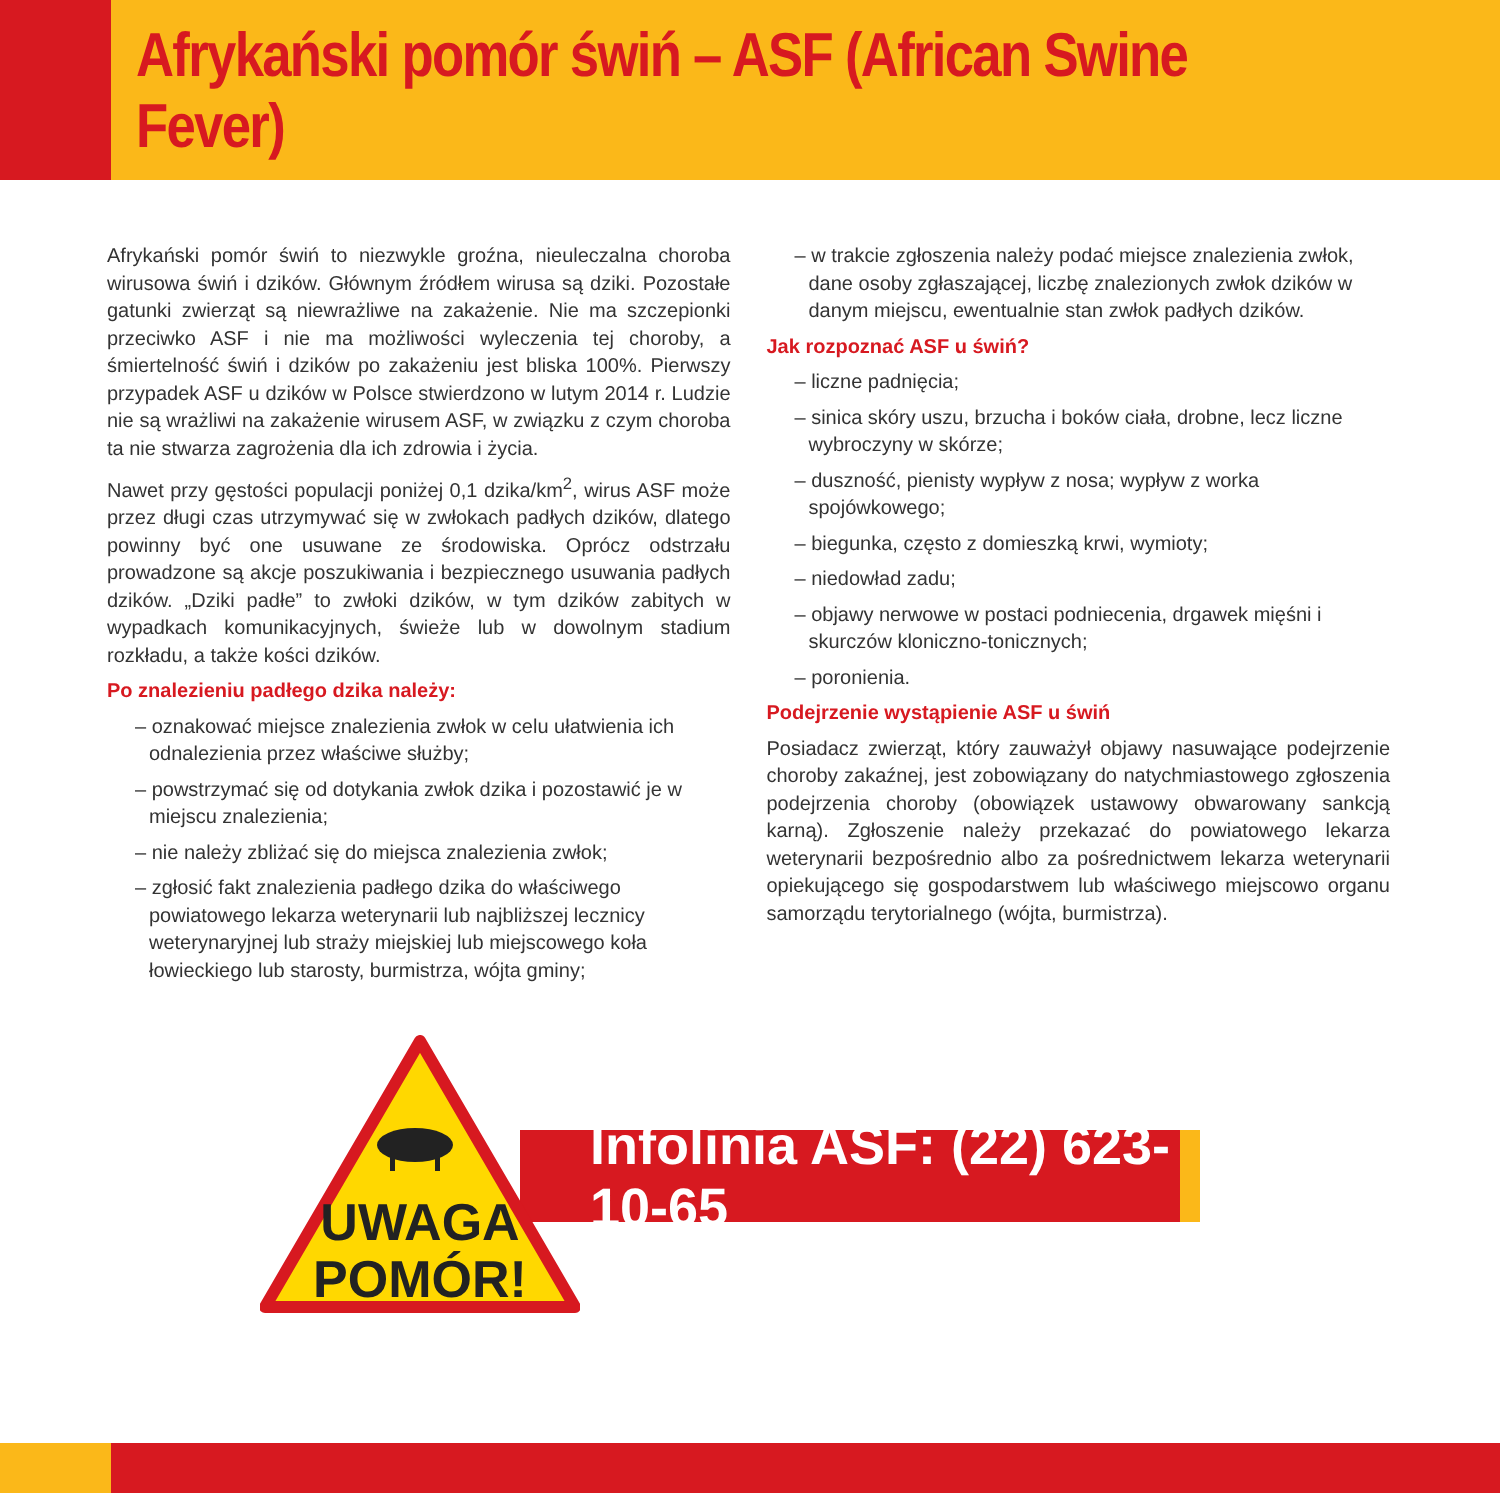Afrykański pomór świń – ASF (African Swine Fever)
Afrykański pomór świń to niezwykle groźna, nieuleczalna choroba wirusowa świń i dzików. Głównym źródłem wirusa są dziki. Pozostałe gatunki zwierząt są niewrażliwe na zakażenie. Nie ma szczepionki przeciwko ASF i nie ma możliwości wyleczenia tej choroby, a śmiertelność świń i dzików po zakażeniu jest bliska 100%. Pierwszy przypadek ASF u dzików w Polsce stwierdzono w lutym 2014 r. Ludzie nie są wrażliwi na zakażenie wirusem ASF, w związku z czym choroba ta nie stwarza zagrożenia dla ich zdrowia i życia.
Nawet przy gęstości populacji poniżej 0,1 dzika/km<sup>2</sup>, wirus ASF może przez długi czas utrzymywać się w zwłokach padłych dzików, dlatego powinny być one usuwane ze środowiska. Oprócz odstrzału prowadzone są akcje poszukiwania i bezpiecznego usuwania padłych dzików. „Dziki padłe” to zwłoki dzików, w tym dzików zabitych w wypadkach komunikacyjnych, świeże lub w dowolnym stadium rozkładu, a także kości dzików.
Po znalezieniu padłego dzika należy:
– oznakować miejsce znalezienia zwłok w celu ułatwienia ich odnalezienia przez właściwe służby;
– powstrzymać się od dotykania zwłok dzika i pozostawić je w miejscu znalezienia;
– nie należy zbliżać się do miejsca znalezienia zwłok;
– zgłosić fakt znalezienia padłego dzika do właściwego powiatowego lekarza weterynarii lub najbliższej lecznicy weterynaryjnej lub straży miejskiej lub miejscowego koła łowieckiego lub starosty, burmistrza, wójta gminy;
– w trakcie zgłoszenia należy podać miejsce znalezienia zwłok, dane osoby zgłaszającej, liczbę znalezionych zwłok dzików w danym miejscu, ewentualnie stan zwłok padłych dzików.
Jak rozpoznać ASF u świń?
– liczne padnięcia;
– sinica skóry uszu, brzucha i boków ciała, drobne, lecz liczne wybroczyny w skórze;
– duszność, pienisty wypływ z nosa; wypływ z worka spojówkowego;
– biegunka, często z domieszką krwi, wymioty;
– niedowład zadu;
– objawy nerwowe w postaci podniecenia, drgawek mięśni i skurczów kloniczno-tonicznych;
– poronienia.
Podejrzenie wystąpienie ASF u świń
Posiadacz zwierząt, który zauważył objawy nasuwające podejrzenie choroby zakaźnej, jest zobowiązany do natychmiastowego zgłoszenia podejrzenia choroby (obowiązek ustawowy obwarowany sankcją karną). Zgłoszenie należy przekazać do powiatowego lekarza weterynarii bezpośrednio albo za pośrednictwem lekarza weterynarii opiekującego się gospodarstwem lub właściwego miejscowo organu samorządu terytorialnego (wójta, burmistrza).
Infolinia ASF: (22) 623-10-65
UWAGA
POMÓR!